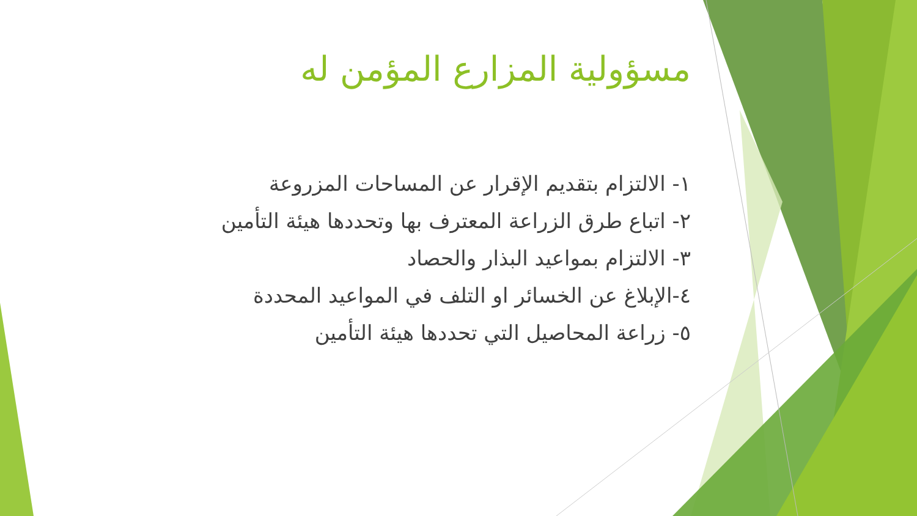مسؤولية المزارع المؤمن له
١- الالتزام بتقديم الإقرار عن المساحات المزروعة
٢- اتباع طرق الزراعة المعترف بها وتحددها هيئة التأمين
٣- الالتزام بمواعيد البذار والحصاد
٤-الإبلاغ عن الخسائر او التلف في المواعيد المحددة
٥- زراعة المحاصيل التي تحددها هيئة التأمين